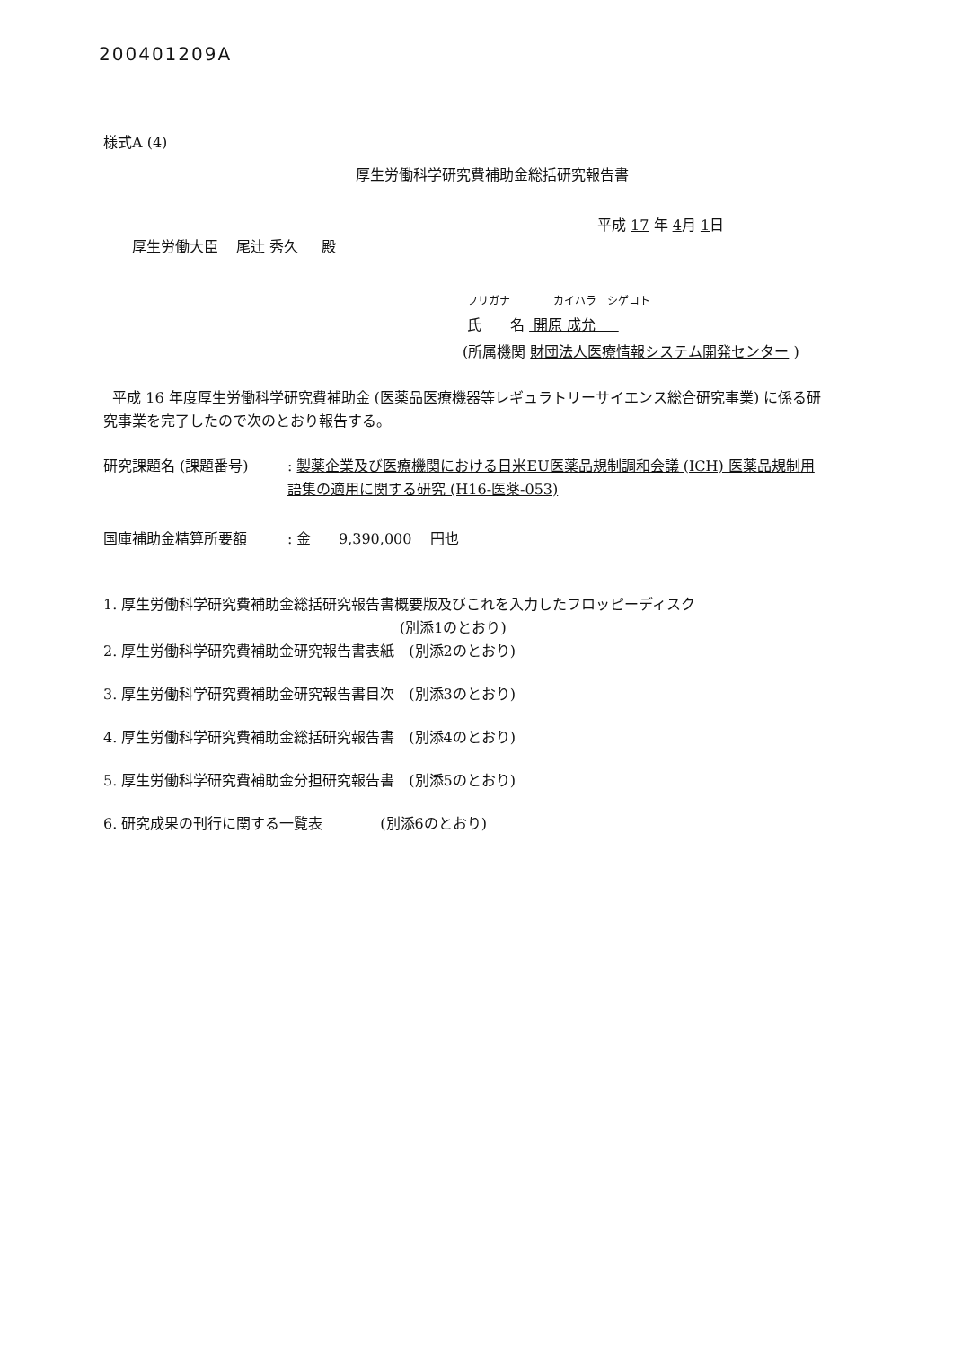200401209A
様式A (4)
厚生労働科学研究費補助金総括研究報告書
平成 17 年 4月 1日
厚生労働大臣 尾辻 秀久 殿
フリガナ　　　　カイハラ　シゲコト
氏　　名 開原 成允
(所属機関 財団法人医療情報システム開発センター )
平成 16 年度厚生労働科学研究費補助金 (医薬品医療機器等レギュラトリーサイエンス総合研究事業) に係る研究事業を完了したので次のとおり報告する。
研究課題名 (課題番号) : 製薬企業及び医療機関における日米EU医薬品規制調和会議 (ICH) 医薬品規制用語集の適用に関する研究 (H16-医薬-053)
国庫補助金精算所要額 : 金 9,390,000 円也
1. 厚生労働科学研究費補助金総括研究報告書概要版及びこれを入力したフロッピーディスク
(別添1のとおり)
2. 厚生労働科学研究費補助金研究報告書表紙　(別添2のとおり)
3. 厚生労働科学研究費補助金研究報告書目次　(別添3のとおり)
4. 厚生労働科学研究費補助金総括研究報告書　(別添4のとおり)
5. 厚生労働科学研究費補助金分担研究報告書　(別添5のとおり)
6. 研究成果の刊行に関する一覧表　　　　(別添6のとおり)